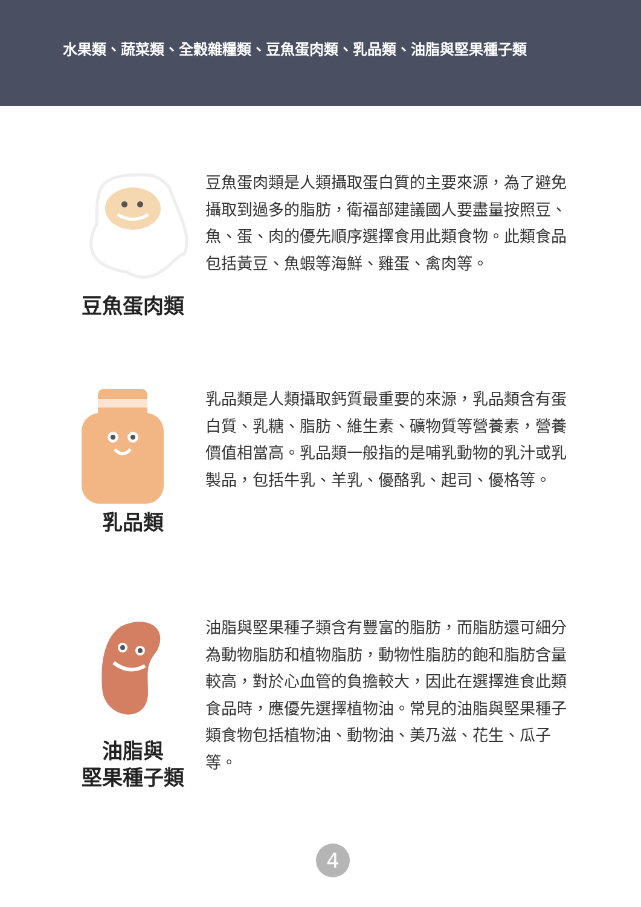水果類、蔬菜類、全穀雜糧類、豆魚蛋肉類、乳品類、油脂與堅果種子類
豆魚蛋肉類
豆魚蛋肉類是人類攝取蛋白質的主要來源，為了避免攝取到過多的脂肪，衛福部建議國人要盡量按照豆、魚、蛋、肉的優先順序選擇食用此類食物。此類食品包括黃豆、魚蝦等海鮮、雞蛋、禽肉等。
乳品類
乳品類是人類攝取鈣質最重要的來源，乳品類含有蛋白質、乳糖、脂肪、維生素、礦物質等營養素，營養價值相當高。乳品類一般指的是哺乳動物的乳汁或乳製品，包括牛乳、羊乳、優酪乳、起司、優格等。
油脂與
堅果種子類
油脂與堅果種子類含有豐富的脂肪，而脂肪還可細分為動物脂肪和植物脂肪，動物性脂肪的飽和脂肪含量較高，對於心血管的負擔較大，因此在選擇進食此類食品時，應優先選擇植物油。常見的油脂與堅果種子類食物包括植物油、動物油、美乃滋、花生、瓜子等。
4